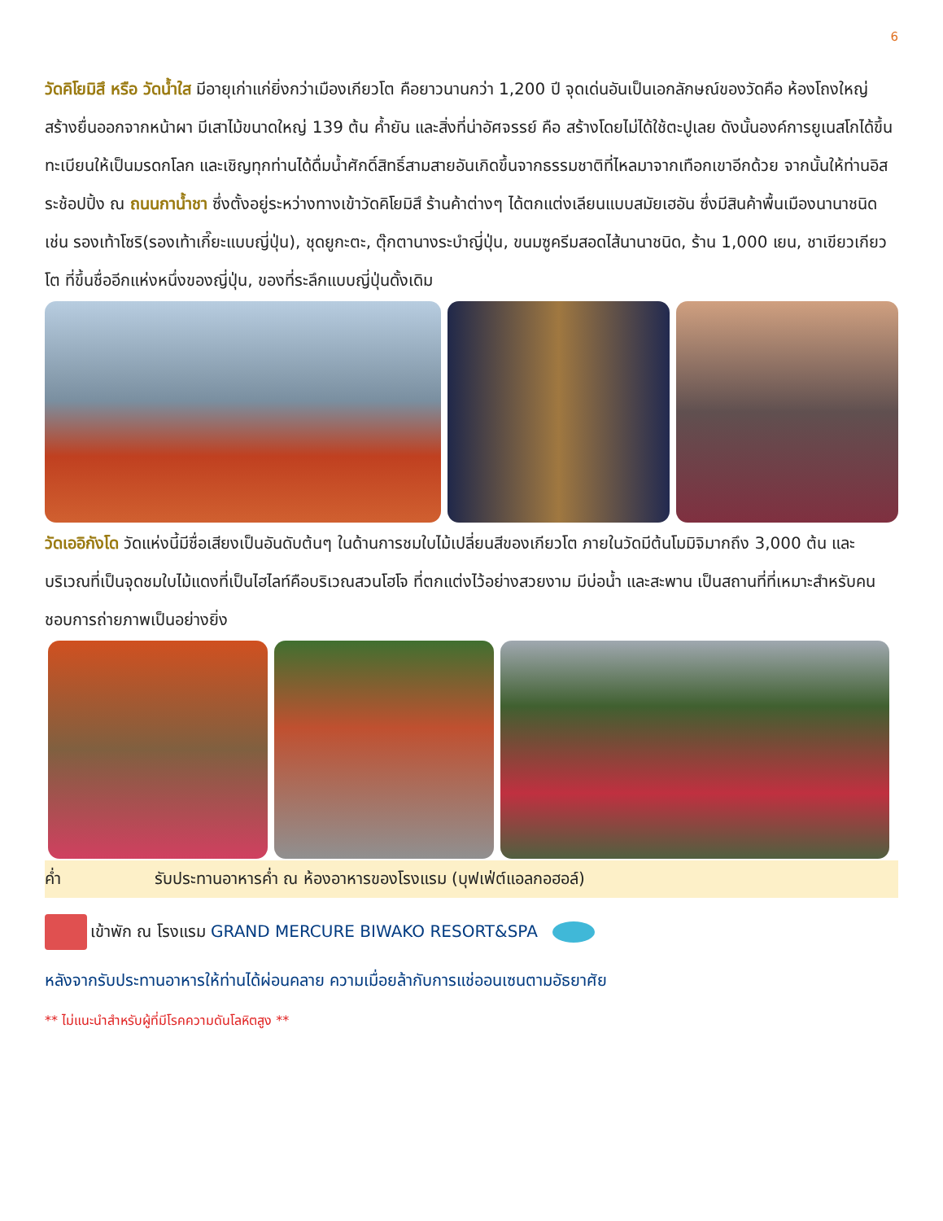6
วัดคิโยมิสึ หรือ วัดน้ำใส มีอายุเก่าแก่ยิ่งกว่าเมืองเกียวโต คือยาวนานกว่า 1,200 ปี จุดเด่นอันเป็นเอกลักษณ์ของวัดคือ ห้องโถงใหญ่ สร้างยื่นออกจากหน้าผา มีเสาไม้ขนาดใหญ่ 139 ต้น ค้ำยัน และสิ่งที่น่าอัศจรรย์ คือ สร้างโดยไม่ได้ใช้ตะปูเลย ดังนั้นองค์การยูเนสโกได้ขึ้นทะเบียนให้เป็นมรดกโลก และเชิญทุกท่านได้ดื่มน้ำศักดิ์สิทธิ์สามสายอันเกิดขึ้นจากธรรมชาติที่ไหลมาจากเทือกเขาอีกด้วย จากนั้นให้ท่านอิสระช้อปปิ้ง ณ ถนนกาน้ำชา ซึ่งตั้งอยู่ระหว่างทางเข้าวัดคิโยมิสึ ร้านค้าต่างๆ ได้ตกแต่งเลียนแบบสมัยเฮอัน ซึ่งมีสินค้าพื้นเมืองนานาชนิด เช่น รองเท้าโซริ(รองเท้าเกี๊ยะแบบญี่ปุ่น), ชุดยูกะตะ, ตุ๊กตานางระบำญี่ปุ่น, ขนมซูครีมสอดไส้นานาชนิด, ร้าน 1,000 เยน, ชาเขียวเกียวโต ที่ขึ้นชื่ออีกแห่งหนึ่งของญี่ปุ่น, ของที่ระลึกแบบญี่ปุ่นดั้งเดิม
วัดเออิกังโด วัดแห่งนี้มีชื่อเสียงเป็นอันดับต้นๆ ในด้านการชมใบไม้เปลี่ยนสีของเกียวโต ภายในวัดมีต้นโมมิจิมากถึง 3,000 ต้น และบริเวณที่เป็นจุดชมใบไม้แดงที่เป็นไฮไลท์คือบริเวณสวนโฮโจ ที่ตกแต่งไว้อย่างสวยงาม มีบ่อน้ำ และสะพาน เป็นสถานที่ที่เหมาะสำหรับคนชอบการถ่ายภาพเป็นอย่างยิ่ง
ค่ำ รับประทานอาหารค่ำ ณ ห้องอาหารของโรงแรม (บุฟเฟ่ต์แอลกอฮอล์)
เข้าพัก ณ โรงแรม GRAND MERCURE BIWAKO RESORT&SPA
หลังจากรับประทานอาหารให้ท่านได้ผ่อนคลาย ความเมื่อยล้ากับการแช่ออนเซนตามอัธยาศัย
** ไม่แนะนำสำหรับผู้ที่มีโรคความดันโลหิตสูง **